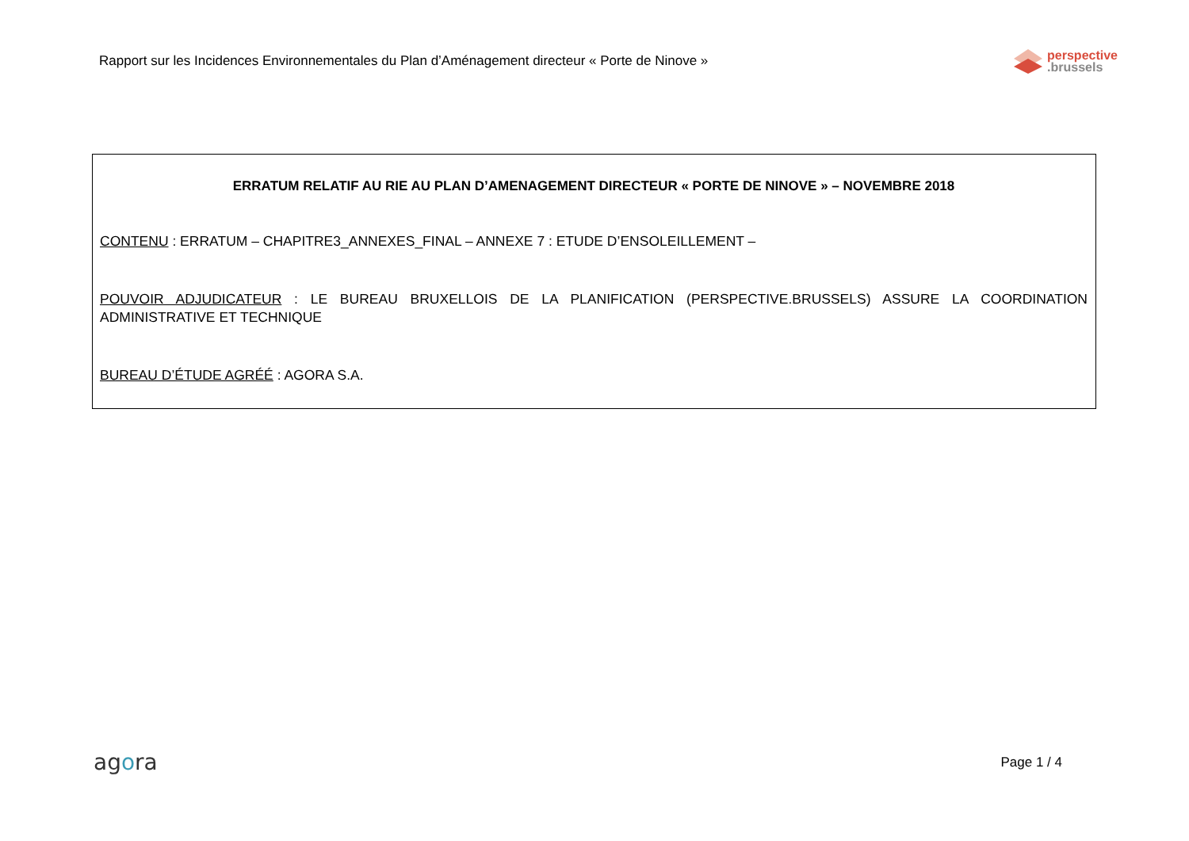Rapport sur les Incidences Environnementales du Plan d’Aménagement directeur « Porte de Ninove »
perspective
.brussels
ERRATUM RELATIF AU RIE AU PLAN D’AMENAGEMENT DIRECTEUR « PORTE DE NINOVE » – NOVEMBRE 2018
CONTENU : ERRATUM – CHAPITRE3_ANNEXES_FINAL – ANNEXE 7 : ETUDE D’ENSOLEILLEMENT –
POUVOIR ADJUDICATEUR : LE BUREAU BRUXELLOIS DE LA PLANIFICATION (PERSPECTIVE.BRUSSELS) ASSURE LA COORDINATION ADMINISTRATIVE ET TECHNIQUE
BUREAU D’ÉTUDE AGRÉÉ : AGORA S.A.
agora
Page 1 / 4